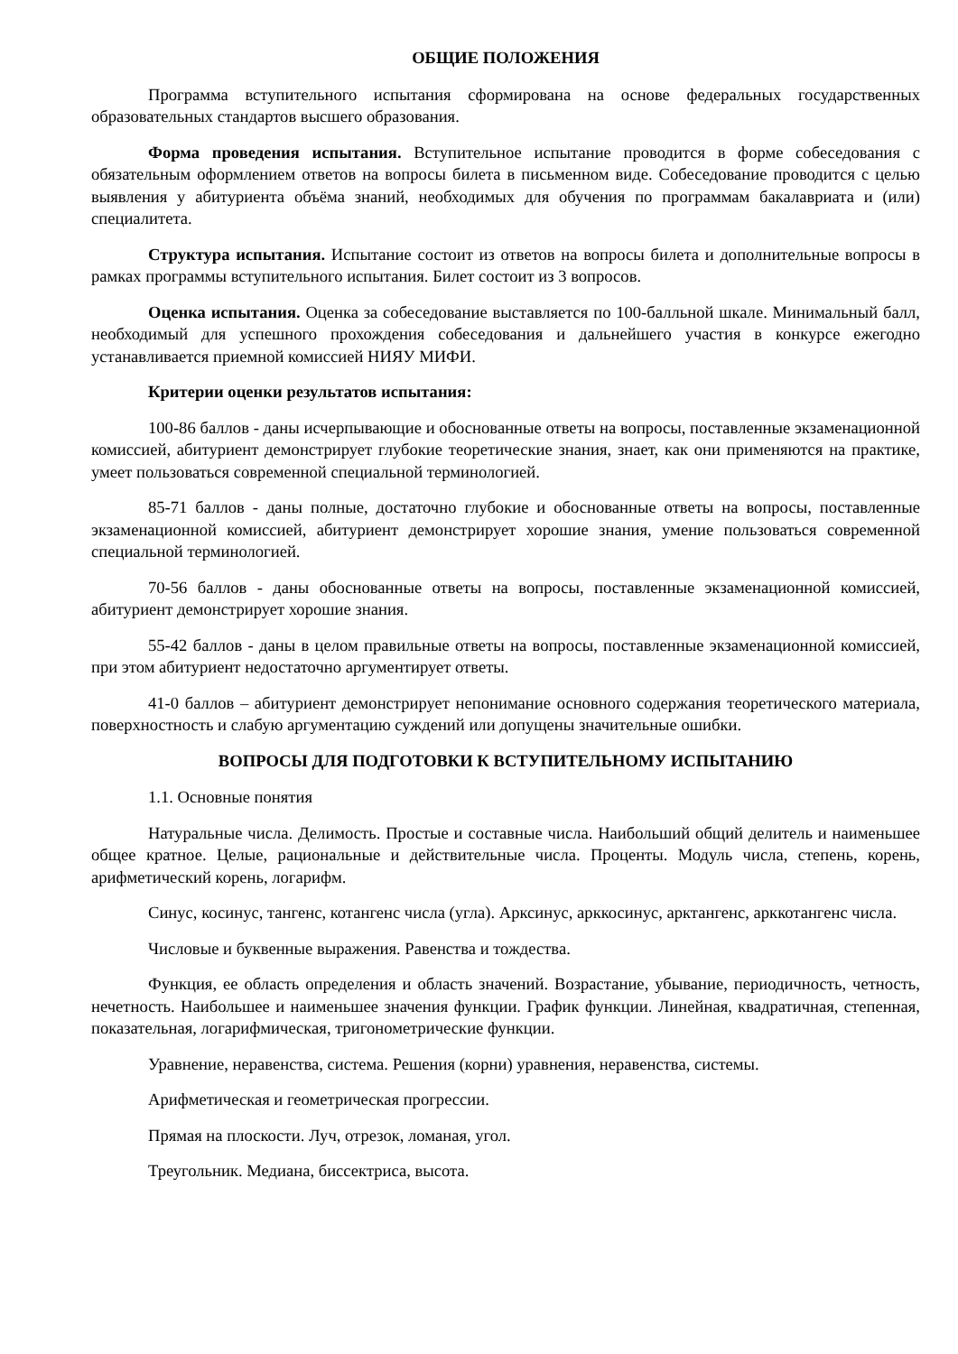ОБЩИЕ ПОЛОЖЕНИЯ
Программа вступительного испытания сформирована на основе федеральных государственных образовательных стандартов высшего образования.
Форма проведения испытания. Вступительное испытание проводится в форме собеседования с обязательным оформлением ответов на вопросы билета в письменном виде. Собеседование проводится с целью выявления у абитуриента объёма знаний, необходимых для обучения по программам бакалавриата и (или) специалитета.
Структура испытания. Испытание состоит из ответов на вопросы билета и дополнительные вопросы в рамках программы вступительного испытания. Билет состоит из 3 вопросов.
Оценка испытания. Оценка за собеседование выставляется по 100-балльной шкале. Минимальный балл, необходимый для успешного прохождения собеседования и дальнейшего участия в конкурсе ежегодно устанавливается приемной комиссией НИЯУ МИФИ.
Критерии оценки результатов испытания:
100-86 баллов - даны исчерпывающие и обоснованные ответы на вопросы, поставленные экзаменационной комиссией, абитуриент демонстрирует глубокие теоретические знания, знает, как они применяются на практике, умеет пользоваться современной специальной терминологией.
85-71 баллов - даны полные, достаточно глубокие и обоснованные ответы на вопросы, поставленные экзаменационной комиссией, абитуриент демонстрирует хорошие знания, умение пользоваться современной специальной терминологией.
70-56 баллов - даны обоснованные ответы на вопросы, поставленные экзаменационной комиссией, абитуриент демонстрирует хорошие знания.
55-42 баллов - даны в целом правильные ответы на вопросы, поставленные экзаменационной комиссией, при этом абитуриент недостаточно аргументирует ответы.
41-0 баллов – абитуриент демонстрирует непонимание основного содержания теоретического материала, поверхностность и слабую аргументацию суждений или допущены значительные ошибки.
ВОПРОСЫ ДЛЯ ПОДГОТОВКИ К ВСТУПИТЕЛЬНОМУ ИСПЫТАНИЮ
1.1. Основные понятия
Натуральные числа. Делимость. Простые и составные числа. Наибольший общий делитель и наименьшее общее кратное. Целые, рациональные и действительные числа. Проценты. Модуль числа, степень, корень, арифметический корень, логарифм.
Синус, косинус, тангенс, котангенс числа (угла). Арксинус, арккосинус, арктангенс, арккотангенс числа.
Числовые и буквенные выражения. Равенства и тождества.
Функция, ее область определения и область значений. Возрастание, убывание, периодичность, четность, нечетность. Наибольшее и наименьшее значения функции. График функции. Линейная, квадратичная, степенная, показательная, логарифмическая, тригонометрические функции.
Уравнение, неравенства, система. Решения (корни) уравнения, неравенства, системы.
Арифметическая и геометрическая прогрессии.
Прямая на плоскости. Луч, отрезок, ломаная, угол.
Треугольник. Медиана, биссектриса, высота.